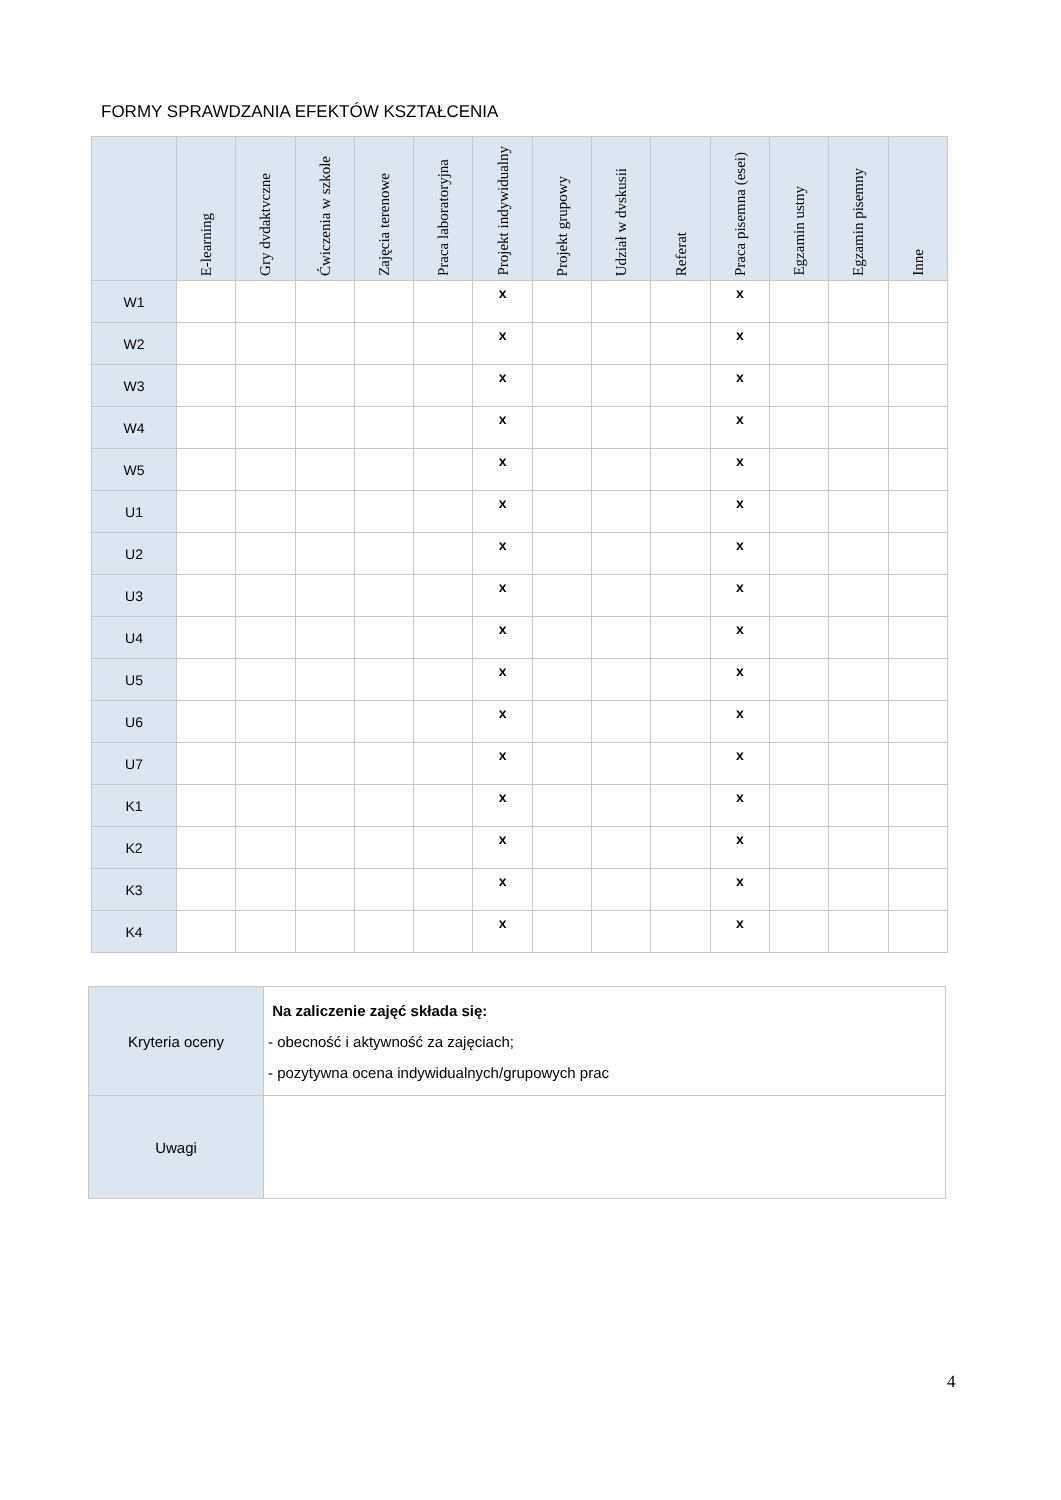FORMY SPRAWDZANIA EFEKTÓW KSZTAŁCENIA
| | E-learning | Gry dvdaktvczne | Ćwiczenia w szkole | Zajęcia terenowe | Praca laboratoryjna | Projekt indywidualny | Projekt grupowy | Udział w dvskusii | Referat | Praca pisemna (esei) | Egzamin ustny | Egzamin pisemny | Inne |
| --- | --- | --- | --- | --- | --- | --- | --- | --- | --- | --- | --- | --- | --- |
| W1 | | | | | | x | | | | x | | | |
| W2 | | | | | | x | | | | x | | | |
| W3 | | | | | | x | | | | x | | | |
| W4 | | | | | | x | | | | x | | | |
| W5 | | | | | | x | | | | x | | | |
| U1 | | | | | | x | | | | x | | | |
| U2 | | | | | | x | | | | x | | | |
| U3 | | | | | | x | | | | x | | | |
| U4 | | | | | | x | | | | x | | | |
| U5 | | | | | | x | | | | x | | | |
| U6 | | | | | | x | | | | x | | | |
| U7 | | | | | | x | | | | x | | | |
| K1 | | | | | | x | | | | x | | | |
| K2 | | | | | | x | | | | x | | | |
| K3 | | | | | | x | | | | x | | | |
| K4 | | | | | | x | | | | x | | | |
| Kryteria oceny | Na zaliczenie zajęć składa się: - obecność i aktywność za zajęciach; - pozytywna ocena indywidualnych/grupowych prac |
| Uwagi | |
4